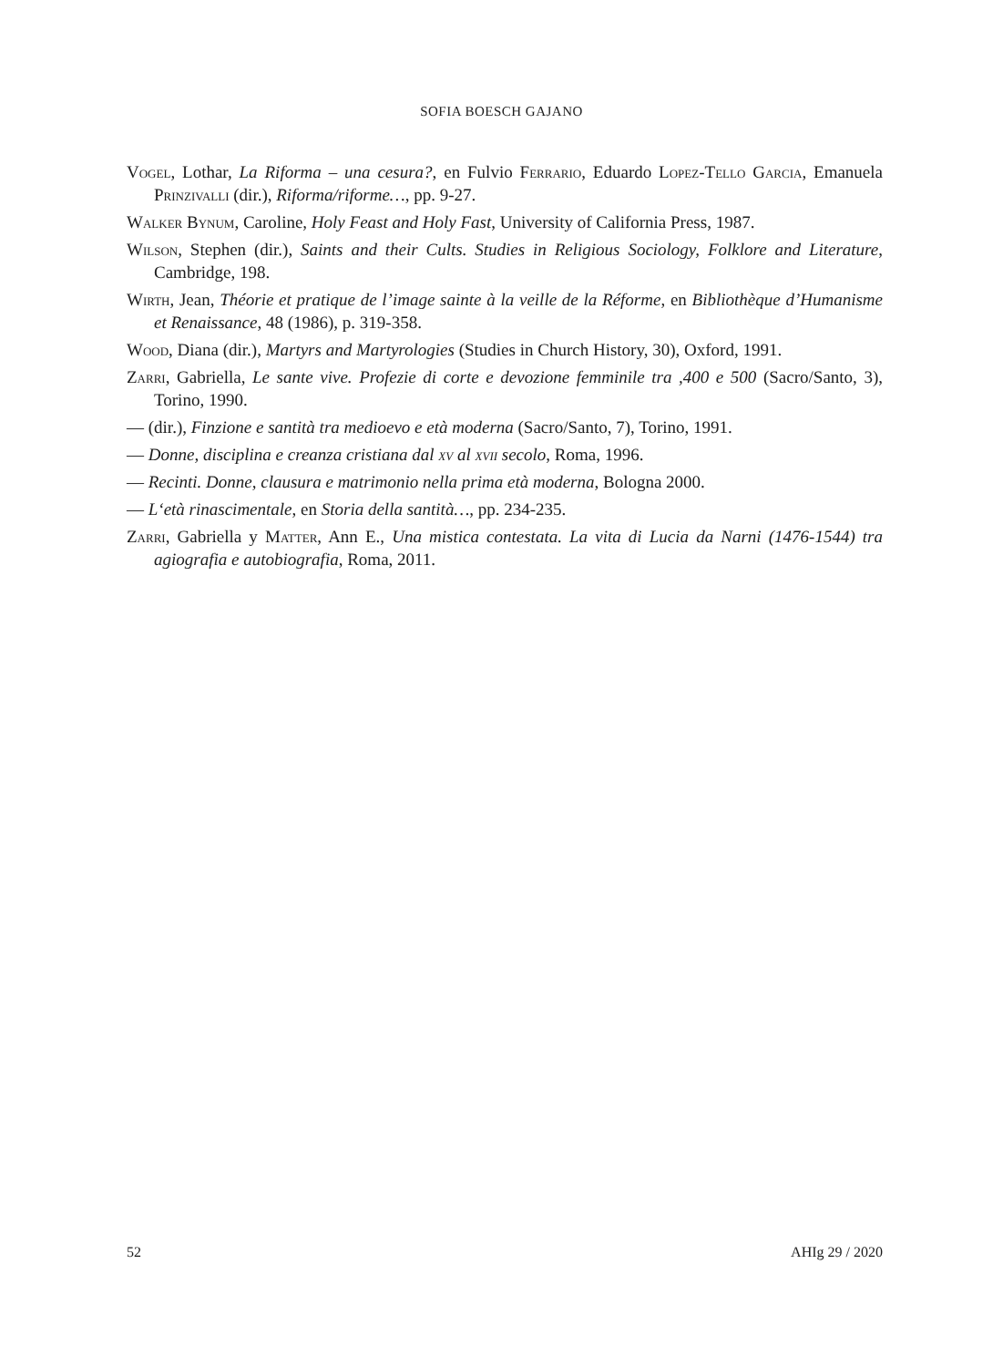SOFIA BOESCH GAJANO
Vogel, Lothar, La Riforma – una cesura?, en Fulvio Ferrario, Eduardo Lopez-Tello Garcia, Emanuela Prinzivalli (dir.), Riforma/riforme…, pp. 9-27.
Walker Bynum, Caroline, Holy Feast and Holy Fast, University of California Press, 1987.
Wilson, Stephen (dir.), Saints and their Cults. Studies in Religious Sociology, Folklore and Literature, Cambridge, 198.
Wirth, Jean, Théorie et pratique de l’image sainte à la veille de la Réforme, en Bibliothèque d’Humanisme et Renaissance, 48 (1986), p. 319-358.
Wood, Diana (dir.), Martyrs and Martyrologies (Studies in Church History, 30), Oxford, 1991.
Zarri, Gabriella, Le sante vive. Profezie di corte e devozione femminile tra ,400 e 500 (Sacro/Santo, 3), Torino, 1990.
— (dir.), Finzione e santità tra medioevo e età moderna (Sacro/Santo, 7), Torino, 1991.
— Donne, disciplina e creanza cristiana dal xv al xvii secolo, Roma, 1996.
— Recinti. Donne, clausura e matrimonio nella prima età moderna, Bologna 2000.
— L‘età rinascimentale, en Storia della santità…, pp. 234-235.
Zarri, Gabriella y Matter, Ann E., Una mistica contestata. La vita di Lucia da Narni (1476-1544) tra agiografia e autobiografia, Roma, 2011.
52 AHIg 29 / 2020